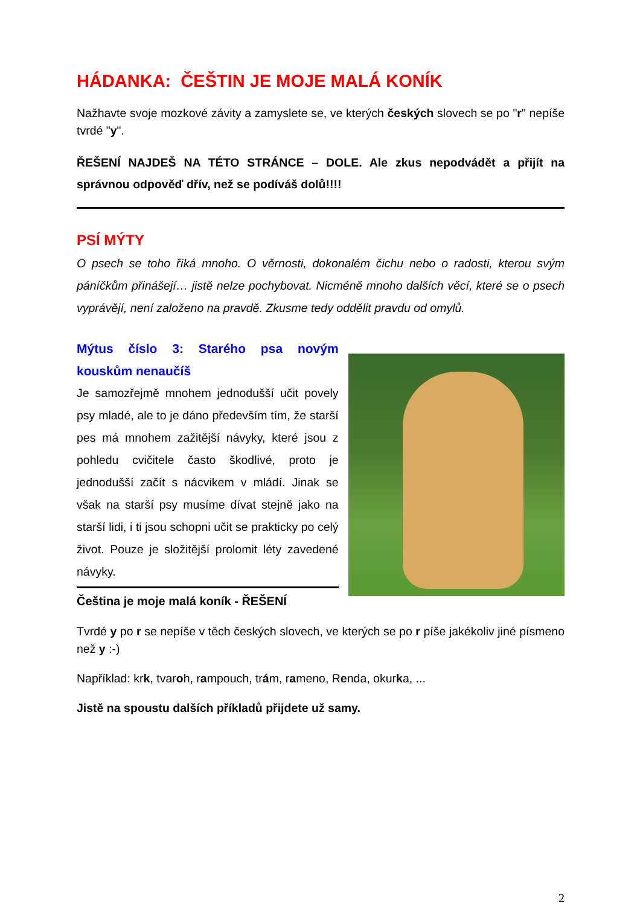HÁDANKA: ČEŠTIN JE MOJE MALÁ KONÍK
Nažhavte svoje mozkové závity a zamyslete se, ve kterých českých slovech se po "r" nepíše tvrdé "y".
ŘEŠENÍ NAJDEŠ NA TÉTO STRÁNCE – DOLE. Ale zkus nepodvádět a přijít na správnou odpověď dřív, než se podíváš dolů!!!!
PSÍ MÝTY
O psech se toho říká mnoho. O věrnosti, dokonalém čichu nebo o radosti, kterou svým páníčkům přinášejí… jistě nelze pochybovat. Nicméně mnoho dalších věcí, které se o psech vyprávějí, není založeno na pravdě. Zkusme tedy oddělit pravdu od omylů.
Mýtus číslo 3: Starého psa novým kouskům nenaučíš
Je samozřejmě mnohem jednodušší učit povely psy mladé, ale to je dáno především tím, že starší pes má mnohem zažitější návyky, které jsou z pohledu cvičitele často škodlivé, proto je jednodušší začít s nácvikem v mládí. Jinak se však na starší psy musíme dívat stejně jako na starší lidi, i ti jsou schopni učit se prakticky po celý život. Pouze je složitější prolomit léty zavedené návyky.
Čeština je moje malá koník - ŘEŠENÍ
Tvrdé y po r se nepíše v těch českých slovech, ve kterých se po r píše jakékoliv jiné písmeno než y :-)
Například: krk, tvaroh, rampouch, trám, rameno, Renda, okurka, ...
Jistě na spoustu dalších příkladů přijdete už samy.
2